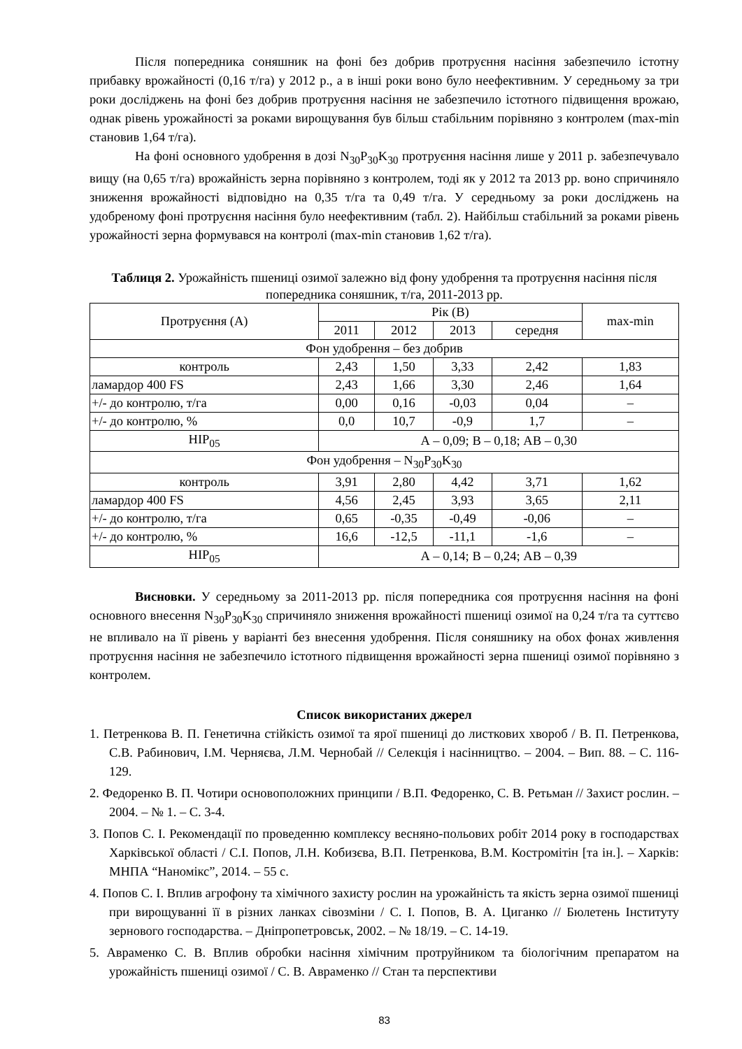Після попередника соняшник на фоні без добрив протруєння насіння забезпечило істотну прибавку врожайності (0,16 т/га) у 2012 р., а в інші роки воно було неефективним. У середньому за три роки досліджень на фоні без добрив протруєння насіння не забезпечило істотного підвищення врожаю, однак рівень урожайності за роками вирощування був більш стабільним порівняно з контролем (max-min становив 1,64 т/га).
На фоні основного удобрення в дозі N<sub>30</sub>P<sub>30</sub>K<sub>30</sub> протруєння насіння лише у 2011 р. забезпечувало вищу (на 0,65 т/га) врожайність зерна порівняно з контролем, тоді як у 2012 та 2013 рр. воно спричиняло зниження врожайності відповідно на 0,35 т/га та 0,49 т/га. У середньому за роки досліджень на удобреному фоні протруєння насіння було неефективним (табл. 2). Найбільш стабільний за роками рівень урожайності зерна формувався на контролі (max-min становив 1,62 т/га).
Таблиця 2. Урожайність пшениці озимої залежно від фону удобрення та протруєння насіння після попередника соняшник, т/га, 2011-2013 рр.
| Протруєння (А) | Рік (В) | | | | max-min |
| --- | --- | --- | --- | --- | --- |
| | 2011 | 2012 | 2013 | середня | |
| Фон удобрення – без добрив | | | | | |
| контроль | 2,43 | 1,50 | 3,33 | 2,42 | 1,83 |
| ламардор 400 FS | 2,43 | 1,66 | 3,30 | 2,46 | 1,64 |
| +/- до контролю, т/га | 0,00 | 0,16 | -0,03 | 0,04 | – |
| +/- до контролю, % | 0,0 | 10,7 | -0,9 | 1,7 | – |
| НІР<sub>05</sub> | А – 0,09; В – 0,18; АВ – 0,30 | | | | |
| Фон удобрення – N<sub>30</sub>P<sub>30</sub>K<sub>30</sub> | | | | | |
| контроль | 3,91 | 2,80 | 4,42 | 3,71 | 1,62 |
| ламардор 400 FS | 4,56 | 2,45 | 3,93 | 3,65 | 2,11 |
| +/- до контролю, т/га | 0,65 | -0,35 | -0,49 | -0,06 | – |
| +/- до контролю, % | 16,6 | -12,5 | -11,1 | -1,6 | – |
| НІР<sub>05</sub> | А – 0,14; В – 0,24; АВ – 0,39 | | | | |
Висновки. У середньому за 2011-2013 рр. після попередника соя протруєння насіння на фоні основного внесення N<sub>30</sub>P<sub>30</sub>K<sub>30</sub> спричиняло зниження врожайності пшениці озимої на 0,24 т/га та суттєво не впливало на її рівень у варіанті без внесення удобрення. Після соняшнику на обох фонах живлення протруєння насіння не забезпечило істотного підвищення врожайності зерна пшениці озимої порівняно з контролем.
Список використаних джерел
1. Петренкова В. П. Генетична стійкість озимої та ярої пшениці до листкових хвороб / В. П. Петренкова, С.В. Рабинович, І.М. Черняєва, Л.М. Чернобай // Селекція і насінництво. – 2004. – Вип. 88. – С. 116-129.
2. Федоренко В. П. Чотири основоположних принципи / В.П. Федоренко, С. В. Ретьман // Захист рослин. – 2004. – № 1. – С. 3-4.
3. Попов С. І. Рекомендації по проведенню комплексу весняно-польових робіт 2014 року в господарствах Харківської області / С.І. Попов, Л.Н. Кобизєва, В.П. Петренкова, В.М. Костромітін [та ін.]. – Харків: МНПА “Наномікс”, 2014. – 55 с.
4. Попов С. І. Вплив агрофону та хімічного захисту рослин на урожайність та якість зерна озимої пшениці при вирощуванні її в різних ланках сівозміни / С. І. Попов, В. А. Циганко // Бюлетень Інституту зернового господарства. – Дніпропетровськ, 2002. – № 18/19. – С. 14-19.
5. Авраменко С. В. Вплив обробки насіння хімічним протруйником та біологічним препаратом на урожайність пшениці озимої / С. В. Авраменко // Стан та перспективи
83